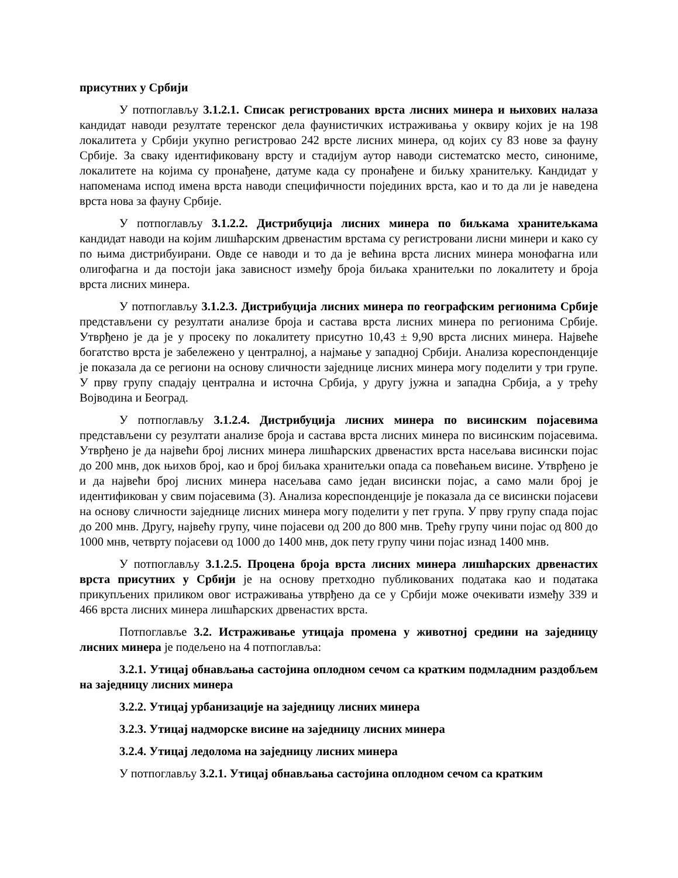присутних у Србији
У потпоглављу 3.1.2.1. Списак регистрованих врста лисних минера и њихових налаза кандидат наводи резултате теренског дела фаунистичких истраживања у оквиру којих је на 198 локалитета у Србији укупно регистровао 242 врсте лисних минера, од којих су 83 нове за фауну Србије. За сваку идентификовану врсту и стадијум аутор наводи систематско место, синониме, локалитете на којима су пронађене, датуме када су пронађене и биљку хранитељку. Кандидат у напоменама испод имена врста наводи специфичности појединих врста, као и то да ли је наведена врста нова за фауну Србије.
У потпоглављу 3.1.2.2. Дистрибуција лисних минера по биљкама хранитељкама кандидат наводи на којим лишћарским дрвенастим врстама су регистровани лисни минери и како су по њима дистрибуирани. Овде се наводи и то да је већина врста лисних минера монофагна или олигофагна и да постоји јака зависност између броја биљака хранитељки по локалитету и броја врста лисних минера.
У потпоглављу 3.1.2.3. Дистрибуција лисних минера по географским регионима Србије представљени су резултати анализе броја и састава врста лисних минера по регионима Србије. Утврђено је да је у просеку по локалитету присутно 10,43 ± 9,90 врста лисних минера. Највеће богатство врста је забележено у централној, а најмање у западној Србији. Анализа кореспонденције је показала да се региони на основу сличности заједнице лисних минера могу поделити у три групе. У прву групу спадају централна и источна Србија, у другу јужна и западна Србија, а у трећу Војводина и Београд.
У потпоглављу 3.1.2.4. Дистрибуција лисних минера по висинским појасевима представљени су резултати анализе броја и састава врста лисних минера по висинским појасевима. Утврђено је да највећи број лисних минера лишћарских дрвенастих врста насељава висински појас до 200 мнв, док њихов број, као и број биљака хранитељки опада са повећањем висине. Утврђено је и да највећи број лисних минера насељава само један висински појас, а само мали број је идентификован у свим појасевима (3). Анализа кореспонденције је показала да се висински појасеви на основу сличности заједнице лисних минера могу поделити у пет група. У прву групу спада појас до 200 мнв. Другу, највећу групу, чине појасеви од 200 до 800 мнв. Трећу групу чини појас од 800 до 1000 мнв, четврту појасеви од 1000 до 1400 мнв, док пету групу чини појас изнад 1400 мнв.
У потпоглављу 3.1.2.5. Процена броја врста лисних минера лишћарских дрвенастих врста присутних у Србији је на основу претходно публикованих података као и података прикупљених приликом овог истраживања утврђено да се у Србији може очекивати између 339 и 466 врста лисних минера лишћарских дрвенастих врста.
Потпоглавље 3.2. Истраживање утицаја промена у животној средини на заједницу лисних минера је подељено на 4 потпоглавља:
3.2.1. Утицај обнављања састојина оплодном сечом са кратким подмладним раздобљем на заједницу лисних минера
3.2.2. Утицај урбанизације на заједницу лисних минера
3.2.3. Утицај надморске висине на заједницу лисних минера
3.2.4. Утицај ледолома на заједницу лисних минера
У потпоглављу 3.2.1. Утицај обнављања састојина оплодном сечом са кратким